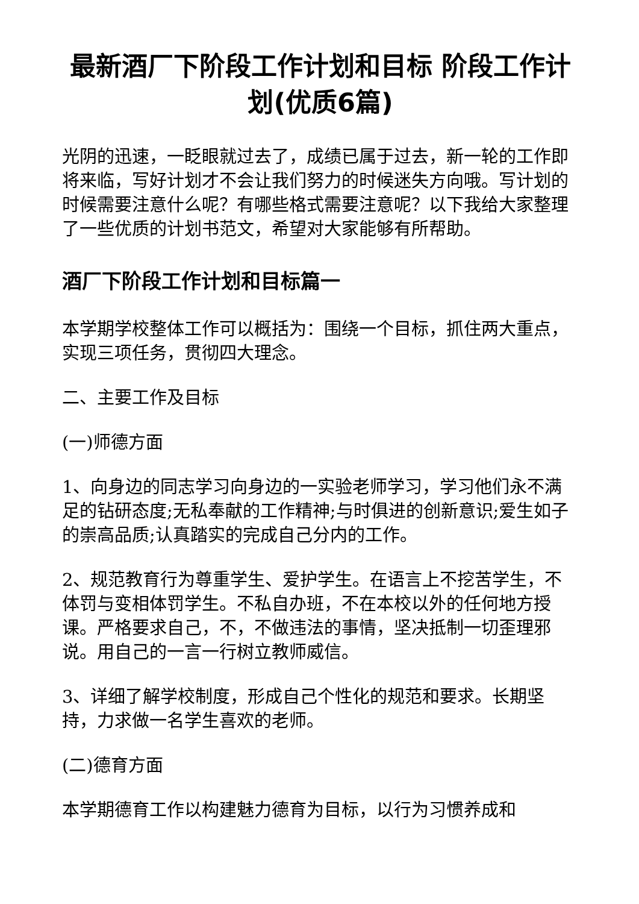最新酒厂下阶段工作计划和目标 阶段工作计划(优质6篇)
光阴的迅速，一眨眼就过去了，成绩已属于过去，新一轮的工作即将来临，写好计划才不会让我们努力的时候迷失方向哦。写计划的时候需要注意什么呢？有哪些格式需要注意呢？以下我给大家整理了一些优质的计划书范文，希望对大家能够有所帮助。
酒厂下阶段工作计划和目标篇一
本学期学校整体工作可以概括为：围绕一个目标，抓住两大重点，实现三项任务，贯彻四大理念。
二、主要工作及目标
(一)师德方面
1、向身边的同志学习向身边的一实验老师学习，学习他们永不满足的钻研态度;无私奉献的工作精神;与时俱进的创新意识;爱生如子的崇高品质;认真踏实的完成自己分内的工作。
2、规范教育行为尊重学生、爱护学生。在语言上不挖苦学生，不体罚与变相体罚学生。不私自办班，不在本校以外的任何地方授课。严格要求自己，不，不做违法的事情，坚决抵制一切歪理邪说。用自己的一言一行树立教师威信。
3、详细了解学校制度，形成自己个性化的规范和要求。长期坚持，力求做一名学生喜欢的老师。
(二)德育方面
本学期德育工作以构建魅力德育为目标，以行为习惯养成和